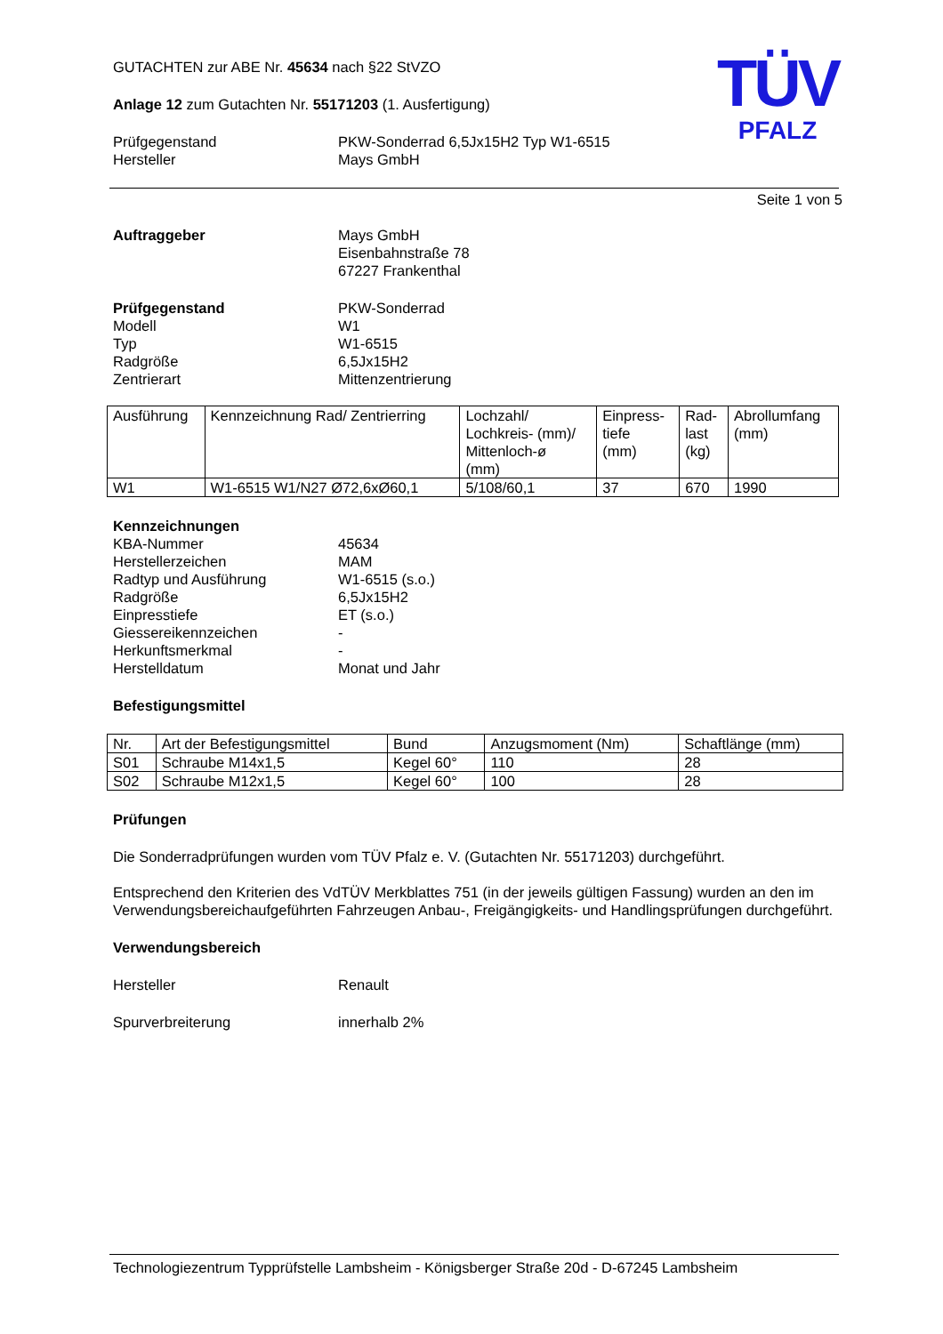TÜV
PFALZ
GUTACHTEN zur ABE Nr. 45634 nach §22 StVZO
Anlage 12 zum Gutachten Nr. 55171203 (1. Ausfertigung)
Prüfgegenstand PKW-Sonderrad 6,5Jx15H2 Typ W1-6515
Hersteller Mays GmbH
Seite 1 von 5
Auftraggeber Mays GmbH
Eisenbahnstraße 78
67227 Frankenthal
Prüfgegenstand PKW-Sonderrad
Modell W1
Typ W1-6515
Radgröße 6,5Jx15H2
Zentrierart Mittenzentrierung
| Ausführung | Kennzeichnung Rad/ Zentrierring | Lochzahl/ Lochkreis- (mm)/ Mittenloch-ø (mm) | Einpress- tiefe (mm) | Rad- last (kg) | Abrollumfang (mm) |
| W1 | W1-6515 W1/N27 Ø72,6xØ60,1 | 5/108/60,1 | 37 | 670 | 1990 |
Kennzeichnungen
KBA-Nummer 45634
Herstellerzeichen MAM
Radtyp und Ausführung W1-6515 (s.o.)
Radgröße 6,5Jx15H2
Einpresstiefe ET (s.o.)
Giessereikennzeichen -
Herkunftsmerkmal -
Herstelldatum Monat und Jahr
Befestigungsmittel
| Nr. | Art der Befestigungsmittel | Bund | Anzugsmoment (Nm) | Schaftlänge (mm) |
| S01 | Schraube M14x1,5 | Kegel 60° | 110 | 28 |
| S02 | Schraube M12x1,5 | Kegel 60° | 100 | 28 |
Prüfungen
Die Sonderradprüfungen wurden vom TÜV Pfalz e. V. (Gutachten Nr. 55171203) durchgeführt.
Entsprechend den Kriterien des VdTÜV Merkblattes 751 (in der jeweils gültigen Fassung) wurden an den im Verwendungsbereichaufgeführten Fahrzeugen Anbau-, Freigängigkeits- und Handlingsprüfungen durchgeführt.
Verwendungsbereich
Hersteller Renault
Spurverbreiterung innerhalb 2%
Technologiezentrum Typprüfstelle Lambsheim - Königsberger Straße 20d - D-67245 Lambsheim